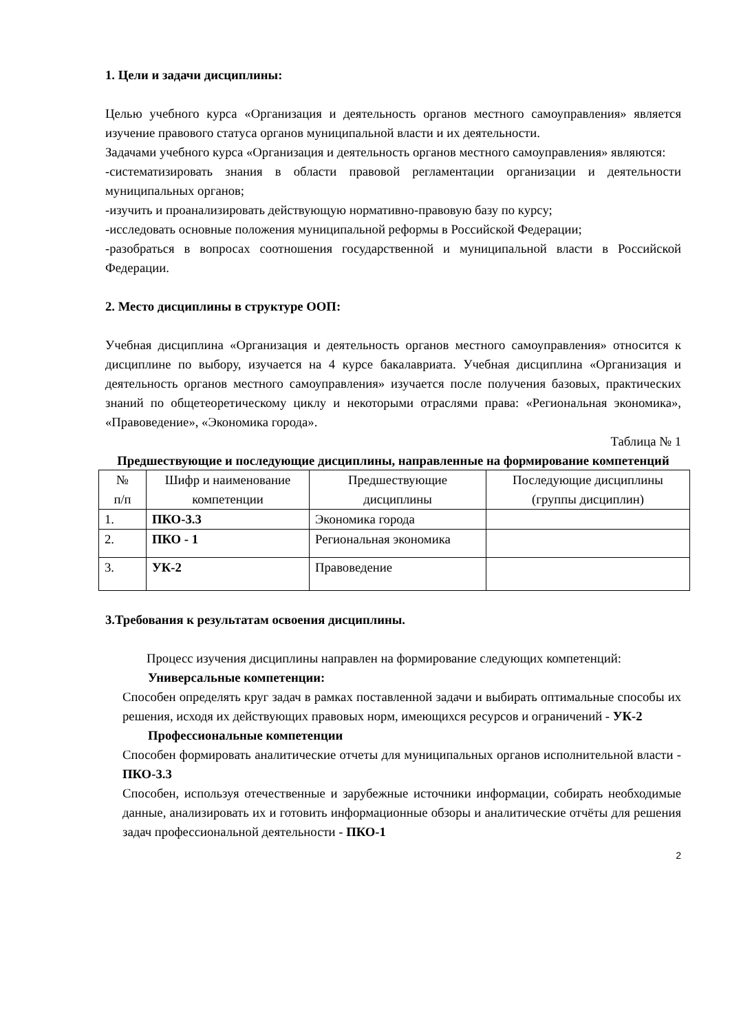1. Цели и задачи дисциплины:
Целью учебного курса «Организация и деятельность органов местного самоуправления» является изучение правового статуса органов муниципальной власти и их деятельности.
Задачами учебного курса «Организация и деятельность органов местного самоуправления» являются:
-систематизировать знания в области правовой регламентации организации и деятельности муниципальных органов;
-изучить и проанализировать действующую нормативно-правовую базу по курсу;
-исследовать основные положения муниципальной реформы в Российской Федерации;
-разобраться в вопросах соотношения государственной и муниципальной власти в Российской Федерации.
2. Место дисциплины в структуре ООП:
Учебная дисциплина «Организация и деятельность органов местного самоуправления» относится к дисциплине по выбору, изучается на 4 курсе бакалавриата. Учебная дисциплина «Организация и деятельность органов местного самоуправления» изучается после получения базовых, практических знаний по общетеоретическому циклу и некоторыми отраслями права: «Региональная экономика», «Правоведение», «Экономика города».
Таблица № 1
Предшествующие и последующие дисциплины, направленные на формирование компетенций
| № п/п | Шифр и наименование компетенции | Предшествующие дисциплины | Последующие дисциплины (группы дисциплин) |
| --- | --- | --- | --- |
| 1. | ПКО-3.3 | Экономика города | |
| 2. | ПКО - 1 | Региональная экономика | |
| 3. | УК-2 | Правоведение | |
3.Требования к результатам освоения дисциплины.
Процесс изучения дисциплины направлен на формирование следующих компетенций:
Универсальные компетенции:
Способен определять круг задач в рамках поставленной задачи и выбирать оптимальные способы их решения, исходя их действующих правовых норм, имеющихся ресурсов и ограничений - УК-2
Профессиональные компетенции
Способен формировать аналитические отчеты для муниципальных органов исполнительной власти - ПКО-3.3
Способен, используя отечественные и зарубежные источники информации, собирать необходимые данные, анализировать их и готовить информационные обзоры и аналитические отчёты для решения задач профессиональной деятельности - ПКО-1
2